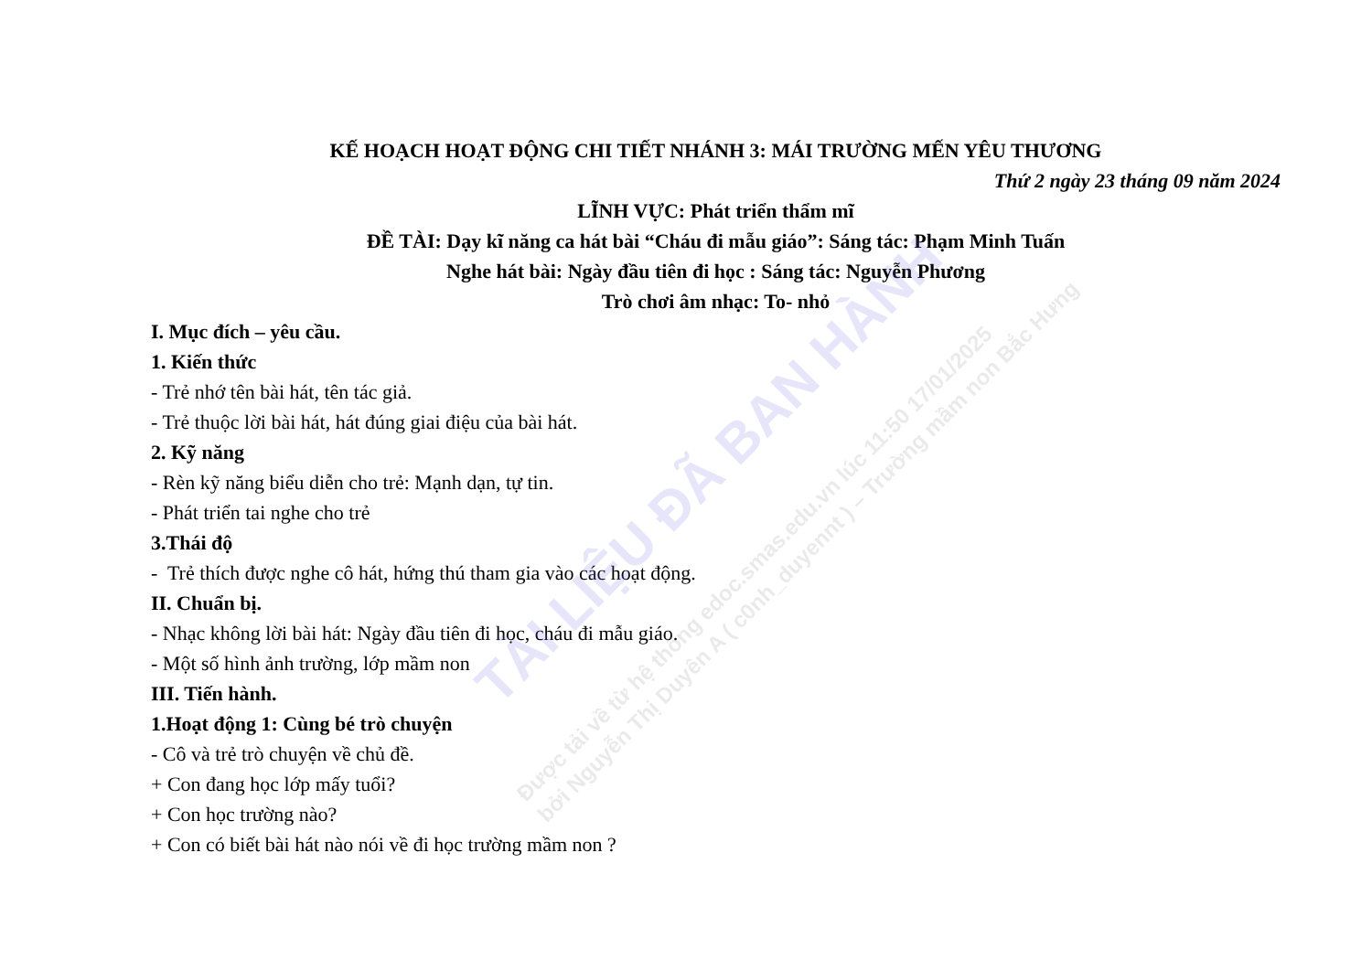TÀI LIỆU ĐÃ BAN HÀNH
Được tải về từ hệ thống edoc.smas.edu.vn lúc 11:50 17/01/2025
bởi Nguyễn Thị Duyên A ( c0nh_duyennt ) – Trường mầm non Bắc Hưng
KẾ HOẠCH HOẠT ĐỘNG CHI TIẾT NHÁNH 3: MÁI TRƯỜNG MẾN YÊU THƯƠNG
Thứ 2 ngày 23 tháng 09 năm 2024
LĨNH VỰC: Phát triển thẩm mĩ
ĐỀ TÀI: Dạy kĩ năng ca hát bài “Cháu đi mẫu giáo”: Sáng tác: Phạm Minh Tuấn
Nghe hát bài: Ngày đầu tiên đi học : Sáng tác: Nguyễn Phương
Trò chơi âm nhạc: To- nhỏ
I. Mục đích – yêu cầu.
1. Kiến thức
- Trẻ nhớ tên bài hát, tên tác giả.
- Trẻ thuộc lời bài hát, hát đúng giai điệu của bài hát.
2. Kỹ năng
- Rèn kỹ năng biểu diễn cho trẻ: Mạnh dạn, tự tin.
- Phát triển tai nghe cho trẻ
3.Thái độ
- Trẻ thích được nghe cô hát, hứng thú tham gia vào các hoạt động.
II. Chuẩn bị.
- Nhạc không lời bài hát: Ngày đầu tiên đi học, cháu đi mẫu giáo.
- Một số hình ảnh trường, lớp mầm non
III. Tiến hành.
1.Hoạt động 1: Cùng bé trò chuyện
- Cô và trẻ trò chuyện về chủ đề.
+ Con đang học lớp mấy tuổi?
+ Con học trường nào?
+ Con có biết bài hát nào nói về đi học trường mầm non ?